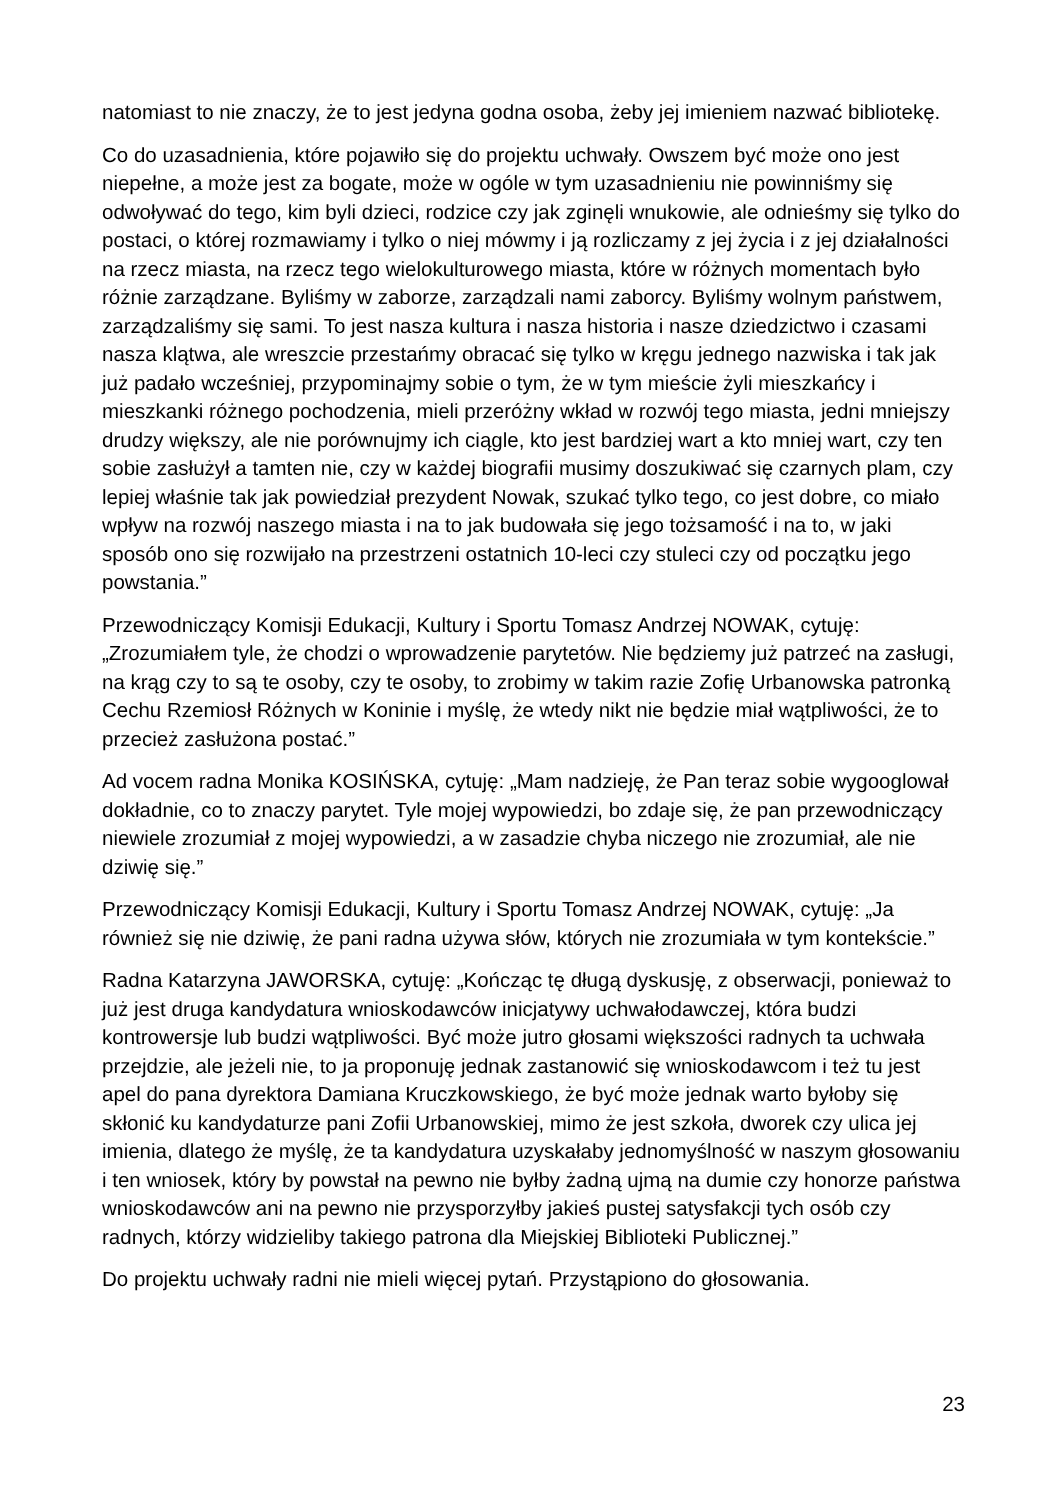natomiast to nie znaczy, że to jest jedyna godna osoba, żeby jej imieniem nazwać bibliotekę.
Co do uzasadnienia, które pojawiło się do projektu uchwały. Owszem być może ono jest niepełne, a może jest za bogate, może w ogóle w tym uzasadnieniu nie powinniśmy się odwoływać do tego, kim byli dzieci, rodzice czy jak zginęli wnukowie, ale odnieśmy się tylko do postaci, o której rozmawiamy i tylko o niej mówmy i ją rozliczamy z jej życia i z jej działalności na rzecz miasta, na rzecz tego wielokulturowego miasta, które w różnych momentach było różnie zarządzane. Byliśmy w zaborze, zarządzali nami zaborcy. Byliśmy wolnym państwem, zarządzaliśmy się sami. To jest nasza kultura i nasza historia i nasze dziedzictwo i czasami nasza klątwa, ale wreszcie przestańmy obracać się tylko w kręgu jednego nazwiska i tak jak już padało wcześniej, przypominajmy sobie o tym, że w tym mieście żyli mieszkańcy i mieszkanki różnego pochodzenia, mieli przeróżny wkład w rozwój tego miasta, jedni mniejszy drudzy większy, ale nie porównujmy ich ciągle, kto jest bardziej wart a kto mniej wart, czy ten sobie zasłużył a tamten nie, czy w każdej biografii musimy doszukiwać się czarnych plam, czy lepiej właśnie tak jak powiedział prezydent Nowak, szukać tylko tego, co jest dobre, co miało wpływ na rozwój naszego miasta i na to jak budowała się jego tożsamość i na to, w jaki sposób ono się rozwijało na przestrzeni ostatnich 10-leci czy stuleci czy od początku jego powstania.”
Przewodniczący Komisji Edukacji, Kultury i Sportu Tomasz Andrzej NOWAK, cytuję: „Zrozumiałem tyle, że chodzi o wprowadzenie parytetów. Nie będziemy już patrzeć na zasługi, na krąg czy to są te osoby, czy te osoby, to zrobimy w takim razie Zofię Urbanowska patronką Cechu Rzemiosł Różnych w Koninie i myślę, że wtedy nikt nie będzie miał wątpliwości, że to przecież zasłużona postać.”
Ad vocem radna Monika KOSIŃSKA, cytuję: „Mam nadzieję, że Pan teraz sobie wygooglował dokładnie, co to znaczy parytet. Tyle mojej wypowiedzi, bo zdaje się, że pan przewodniczący niewiele zrozumiał z mojej wypowiedzi, a w zasadzie chyba niczego nie zrozumiał, ale nie dziwię się.”
Przewodniczący Komisji Edukacji, Kultury i Sportu Tomasz Andrzej NOWAK, cytuję: „Ja również się nie dziwię, że pani radna używa słów, których nie zrozumiała w tym kontekście.”
Radna Katarzyna JAWORSKA, cytuję: „Kończąc tę długą dyskusję, z obserwacji, ponieważ to już jest druga kandydatura wnioskodawców inicjatywy uchwałodawczej, która budzi kontrowersje lub budzi wątpliwości. Być może jutro głosami większości radnych ta uchwała przejdzie, ale jeżeli nie, to ja proponuję jednak zastanowić się wnioskodawcom i też tu jest apel do pana dyrektora Damiana Kruczkowskiego, że być może jednak warto byłoby się skłonić ku kandydaturze pani Zofii Urbanowskiej, mimo że jest szkoła, dworek czy ulica jej imienia, dlatego że myślę, że ta kandydatura uzyskałaby jednomyślność w naszym głosowaniu i ten wniosek, który by powstał na pewno nie byłby żadną ujmą na dumie czy honorze państwa wnioskodawców ani na pewno nie przysporzyłby jakieś pustej satysfakcji tych osób czy radnych, którzy widzieliby takiego patrona dla Miejskiej Biblioteki Publicznej.”
Do projektu uchwały radni nie mieli więcej pytań. Przystąpiono do głosowania.
23